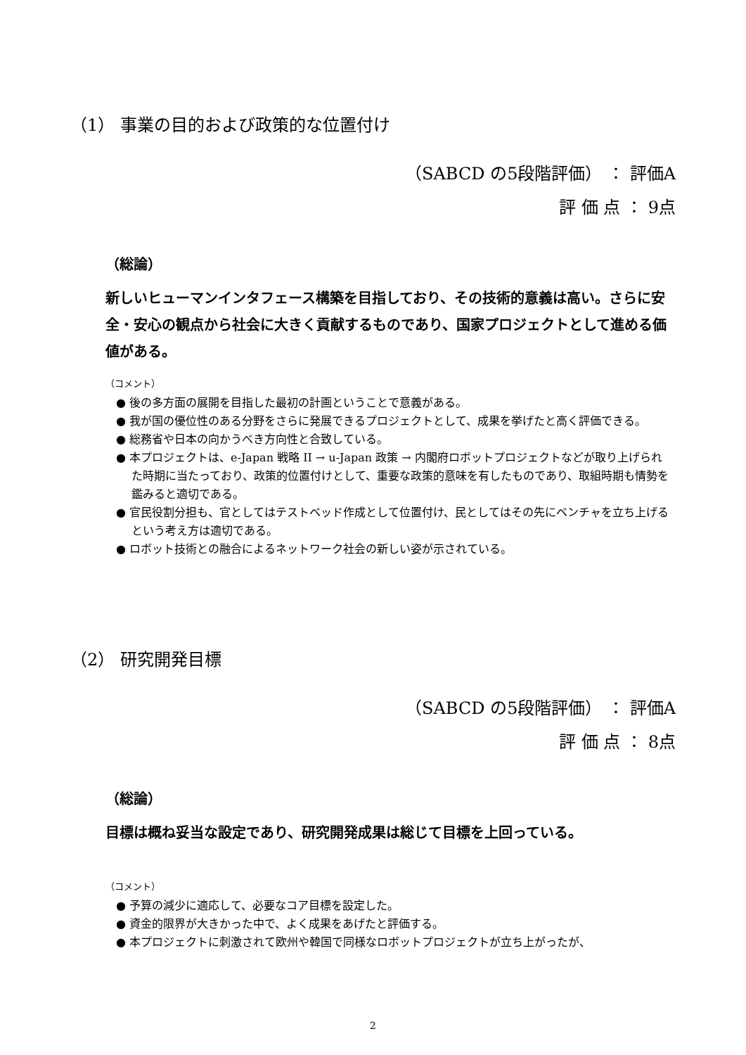（1） 事業の目的および政策的な位置付け
（SABCD の5段階評価） ： 評価A
評 価 点 ： 9点
（総論）
新しいヒューマンインタフェース構築を目指しており、その技術的意義は高い。さらに安全・安心の観点から社会に大きく貢献するものであり、国家プロジェクトとして進める価値がある。
（コメント）
● 後の多方面の展開を目指した最初の計画ということで意義がある。
● 我が国の優位性のある分野をさらに発展できるプロジェクトとして、成果を挙げたと高く評価できる。
● 総務省や日本の向かうべき方向性と合致している。
● 本プロジェクトは、e-Japan 戦略 II → u-Japan 政策 → 内閣府ロボットプロジェクトなどが取り上げられた時期に当たっており、政策的位置付けとして、重要な政策的意味を有したものであり、取組時期も情勢を鑑みると適切である。
● 官民役割分担も、官としてはテストベッド作成として位置付け、民としてはその先にベンチャを立ち上げるという考え方は適切である。
● ロボット技術との融合によるネットワーク社会の新しい姿が示されている。
（2） 研究開発目標
（SABCD の5段階評価） ： 評価A
評 価 点 ： 8点
（総論）
目標は概ね妥当な設定であり、研究開発成果は総じて目標を上回っている。
（コメント）
● 予算の減少に適応して、必要なコア目標を設定した。
● 資金的限界が大きかった中で、よく成果をあげたと評価する。
● 本プロジェクトに刺激されて欧州や韓国で同様なロボットプロジェクトが立ち上がったが、
2